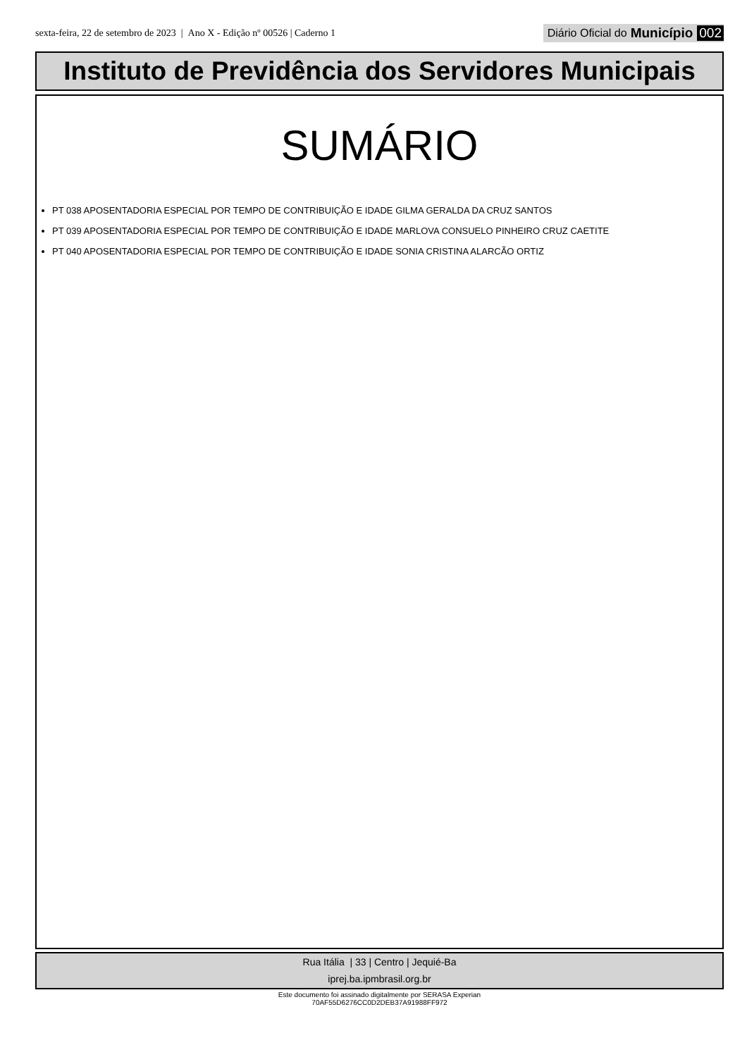sexta-feira, 22 de setembro de 2023 | Ano X - Edição nº 00526 | Caderno 1
Diário Oficial do Município 002
Instituto de Previdência dos Servidores Municipais
SUMÁRIO
PT 038 APOSENTADORIA ESPECIAL POR TEMPO DE CONTRIBUIÇÃO E IDADE GILMA GERALDA DA CRUZ SANTOS
PT 039 APOSENTADORIA ESPECIAL POR TEMPO DE CONTRIBUIÇÃO E IDADE MARLOVA CONSUELO PINHEIRO CRUZ CAETITE
PT 040 APOSENTADORIA ESPECIAL POR TEMPO DE CONTRIBUIÇÃO E IDADE SONIA CRISTINA ALARCÃO ORTIZ
Rua Itália | 33 | Centro | Jequié-Ba
iprej.ba.ipmbrasil.org.br
Este documento foi assinado digitalmente por SERASA Experian
70AF55D6276CC0D2DEB37A91988FF972